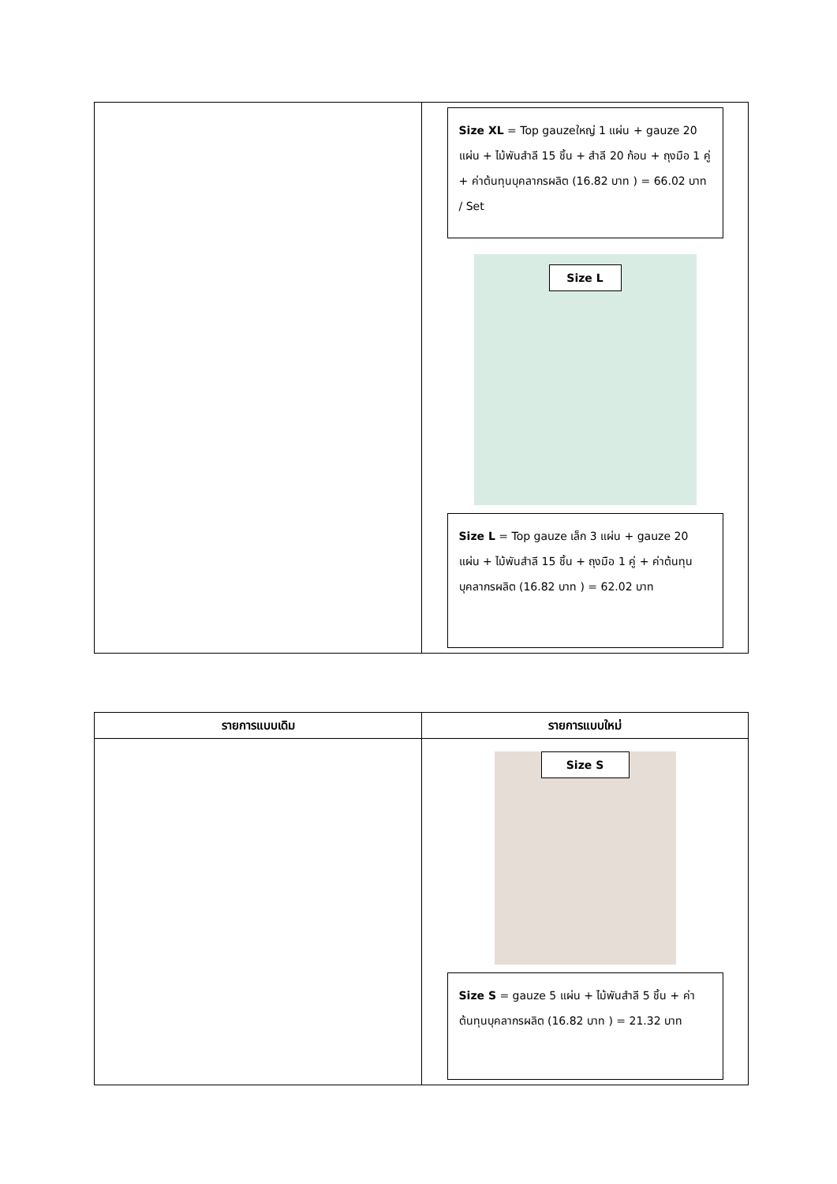| | Size XL = Top gauzeใหญ่ 1 แผ่น + gauze 20 แผ่น + ไม้พันสำลี 15 ชิ้น + สำลี 20 ก้อน + ถุงมือ 1 คู่ + ค่าต้นทุนบุคลากรผลิต (16.82 บาท ) = 66.02 บาท / Set Size L Size L = Top gauze เล็ก 3 แผ่น + gauze 20 แผ่น + ไม้พันสำลี 15 ชิ้น + ถุงมือ 1 คู่ + ค่าต้นทุนบุคลากรผลิต (16.82 บาท ) = 62.02 บาท |
| รายการแบบเดิม | รายการแบบใหม่ |
| --- | --- |
| | Size S Size S = gauze 5 แผ่น + ไม้พันสำลี 5 ชิ้น + ค่าต้นทุนบุคลากรผลิต (16.82 บาท ) = 21.32 บาท |